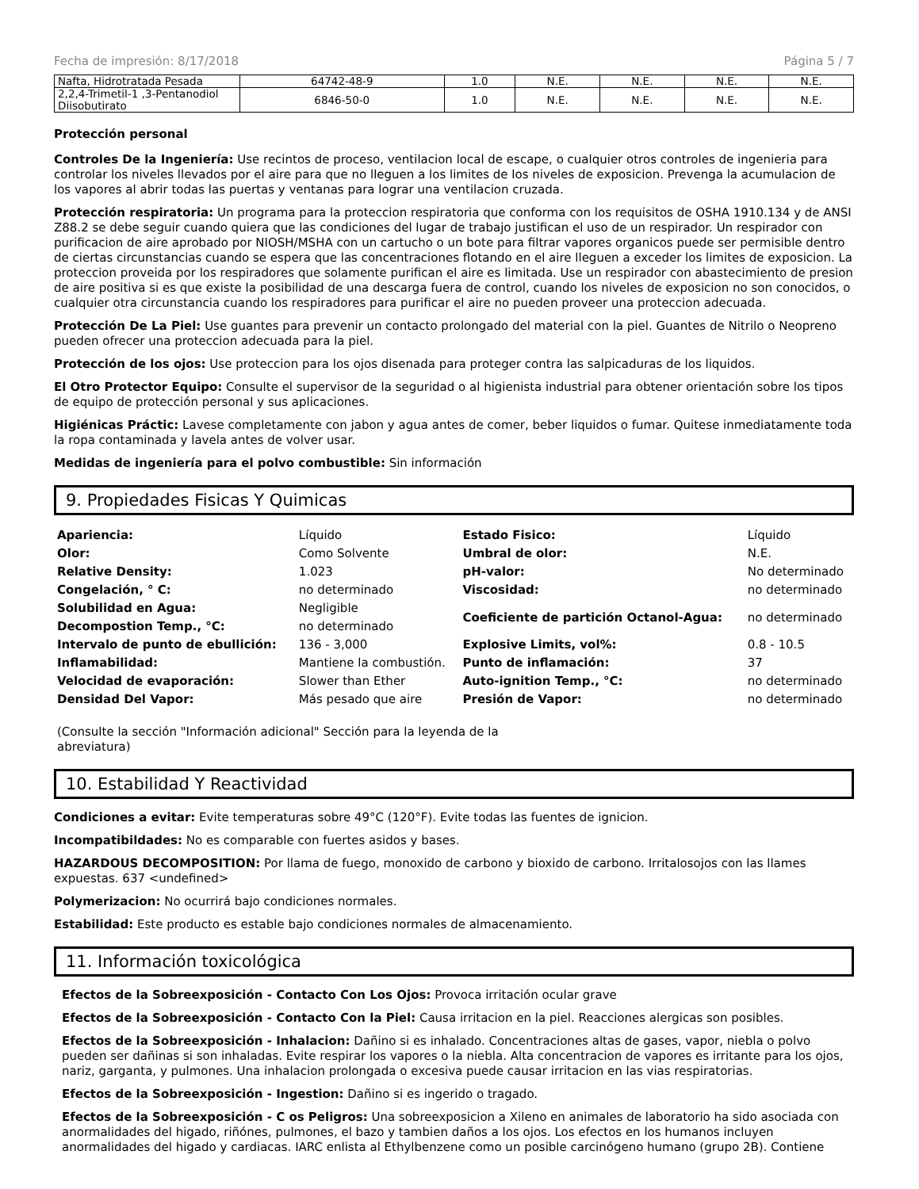Fecha de impresión: 8/17/2018 Página 5 / 7
| Nafta, Hidrotratada Pesada | 64742-48-9 | 1.0 | N.E. | N.E. | N.E. | N.E. |
| 2,2,4-Trimetil-1 ,3-Pentanodiol Diisobutirato | 6846-50-0 | 1.0 | N.E. | N.E. | N.E. | N.E. |
Protección personal
Controles De la Ingeniería: Use recintos de proceso, ventilacion local de escape, o cualquier otros controles de ingenieria para controlar los niveles llevados por el aire para que no lleguen a los limites de los niveles de exposicion. Prevenga la acumulacion de los vapores al abrir todas las puertas y ventanas para lograr una ventilacion cruzada.
Protección respiratoria: Un programa para la proteccion respiratoria que conforma con los requisitos de OSHA 1910.134 y de ANSI Z88.2 se debe seguir cuando quiera que las condiciones del lugar de trabajo justifican el uso de un respirador. Un respirador con purificacion de aire aprobado por NIOSH/MSHA con un cartucho o un bote para filtrar vapores organicos puede ser permisible dentro de ciertas circunstancias cuando se espera que las concentraciones flotando en el aire lleguen a exceder los limites de exposicion. La proteccion proveida por los respiradores que solamente purifican el aire es limitada. Use un respirador con abastecimiento de presion de aire positiva si es que existe la posibilidad de una descarga fuera de control, cuando los niveles de exposicion no son conocidos, o cualquier otra circunstancia cuando los respiradores para purificar el aire no pueden proveer una proteccion adecuada.
Protección De La Piel: Use guantes para prevenir un contacto prolongado del material con la piel. Guantes de Nitrilo o Neopreno pueden ofrecer una proteccion adecuada para la piel.
Protección de los ojos: Use proteccion para los ojos disenada para proteger contra las salpicaduras de los liquidos.
El Otro Protector Equipo: Consulte el supervisor de la seguridad o al higienista industrial para obtener orientación sobre los tipos de equipo de protección personal y sus aplicaciones.
Higiénicas Práctic: Lavese completamente con jabon y agua antes de comer, beber liquidos o fumar. Quitese inmediatamente toda la ropa contaminada y lavela antes de volver usar.
Medidas de ingeniería para el polvo combustible: Sin información
9. Propiedades Fisicas Y Quimicas
| Apariencia: | Líquido | Estado Fisico: | Líquido |
| Olor: | Como Solvente | Umbral de olor: | N.E. |
| Relative Density: | 1.023 | pH-valor: | No determinado |
| Congelación, ° C: | no determinado | Viscosidad: | no determinado |
| Solubilidad en Agua: | Negligible | Coeficiente de partición Octanol-Agua: | no determinado |
| Decompostion Temp., °C: | no determinado | | |
| Intervalo de punto de ebullición: | 136 - 3,000 | Explosive Limits, vol%: | 0.8 - 10.5 |
| Inflamabilidad: | Mantiene la combustión. | Punto de inflamación: | 37 |
| Velocidad de evaporación: | Slower than Ether | Auto-ignition Temp., °C: | no determinado |
| Densidad Del Vapor: | Más pesado que aire | Presión de Vapor: | no determinado |
(Consulte la sección "Información adicional" Sección para la leyenda de la abreviatura)
10. Estabilidad Y Reactividad
Condiciones a evitar: Evite temperaturas sobre 49°C (120°F). Evite todas las fuentes de ignicion.
Incompatibildades: No es comparable con fuertes asidos y bases.
HAZARDOUS DECOMPOSITION: Por llama de fuego, monoxido de carbono y bioxido de carbono. Irritalosojos con las llames expuestas. 637 <undefined>
Polymerizacion: No ocurrirá bajo condiciones normales.
Estabilidad: Este producto es estable bajo condiciones normales de almacenamiento.
11. Información toxicológica
Efectos de la Sobreexposición - Contacto Con Los Ojos: Provoca irritación ocular grave
Efectos de la Sobreexposición - Contacto Con la Piel: Causa irritacion en la piel. Reacciones alergicas son posibles.
Efectos de la Sobreexposición - Inhalacion: Dañino si es inhalado. Concentraciones altas de gases, vapor, niebla o polvo pueden ser dañinas si son inhaladas. Evite respirar los vapores o la niebla. Alta concentracion de vapores es irritante para los ojos, nariz, garganta, y pulmones. Una inhalacion prolongada o excesiva puede causar irritacion en las vias respiratorias.
Efectos de la Sobreexposición - Ingestion: Dañino si es ingerido o tragado.
Efectos de la Sobreexposición - C os Peligros: Una sobreexposicion a Xileno en animales de laboratorio ha sido asociada con anormalidades del higado, riñónes, pulmones, el bazo y tambien daños a los ojos. Los efectos en los humanos incluyen anormalidades del higado y cardiacas. IARC enlista al Ethylbenzene como un posible carcinógeno humano (grupo 2B). Contiene